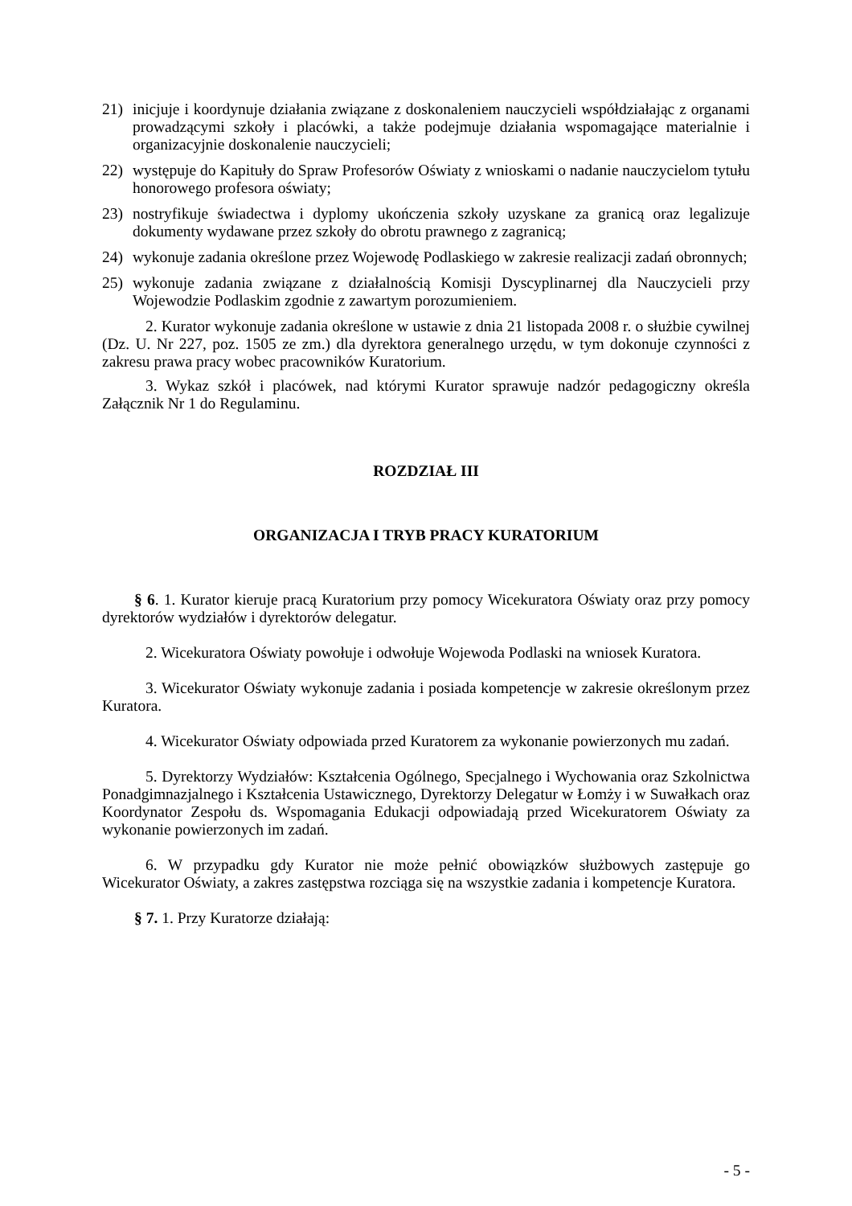21) inicjuje i koordynuje działania związane z doskonaleniem nauczycieli współdziałając z organami prowadzącymi szkoły i placówki, a także podejmuje działania wspomagające materialnie i organizacyjnie doskonalenie nauczycieli;
22) występuje do Kapituły do Spraw Profesorów Oświaty z wnioskami o nadanie nauczycielom tytułu honorowego profesora oświaty;
23) nostryfikuje świadectwa i dyplomy ukończenia szkoły uzyskane za granicą oraz legalizuje dokumenty wydawane przez szkoły do obrotu prawnego z zagranicą;
24) wykonuje zadania określone przez Wojewodę Podlaskiego w zakresie realizacji zadań obronnych;
25) wykonuje zadania związane z działalnością Komisji Dyscyplinarnej dla Nauczycieli przy Wojewodzie Podlaskim zgodnie z zawartym porozumieniem.
2. Kurator wykonuje zadania określone w ustawie z dnia 21 listopada 2008 r. o służbie cywilnej (Dz. U. Nr 227, poz. 1505 ze zm.) dla dyrektora generalnego urzędu, w tym dokonuje czynności z zakresu prawa pracy wobec pracowników Kuratorium.
3. Wykaz szkół i placówek, nad którymi Kurator sprawuje nadzór pedagogiczny określa Załącznik Nr 1 do Regulaminu.
ROZDZIAŁ III
ORGANIZACJA I TRYB PRACY KURATORIUM
§ 6. 1. Kurator kieruje pracą Kuratorium przy pomocy Wicekuratora Oświaty oraz przy pomocy dyrektorów wydziałów i dyrektorów delegatur.
2. Wicekuratora Oświaty powołuje i odwołuje Wojewoda Podlaski na wniosek Kuratora.
3. Wicekurator Oświaty wykonuje zadania i posiada kompetencje w zakresie określonym przez Kuratora.
4. Wicekurator Oświaty odpowiada przed Kuratorem za wykonanie powierzonych mu zadań.
5. Dyrektorzy Wydziałów: Kształcenia Ogólnego, Specjalnego i Wychowania oraz Szkolnictwa Ponadgimnazjalnego i Kształcenia Ustawicznego, Dyrektorzy Delegatur w Łomży i w Suwałkach oraz Koordynator Zespołu ds. Wspomagania Edukacji odpowiadają przed Wicekuratorem Oświaty za wykonanie powierzonych im zadań.
6. W przypadku gdy Kurator nie może pełnić obowiązków służbowych zastępuje go Wicekurator Oświaty, a zakres zastępstwa rozciąga się na wszystkie zadania i kompetencje Kuratora.
§ 7. 1. Przy Kuratorze działają:
- 5 -